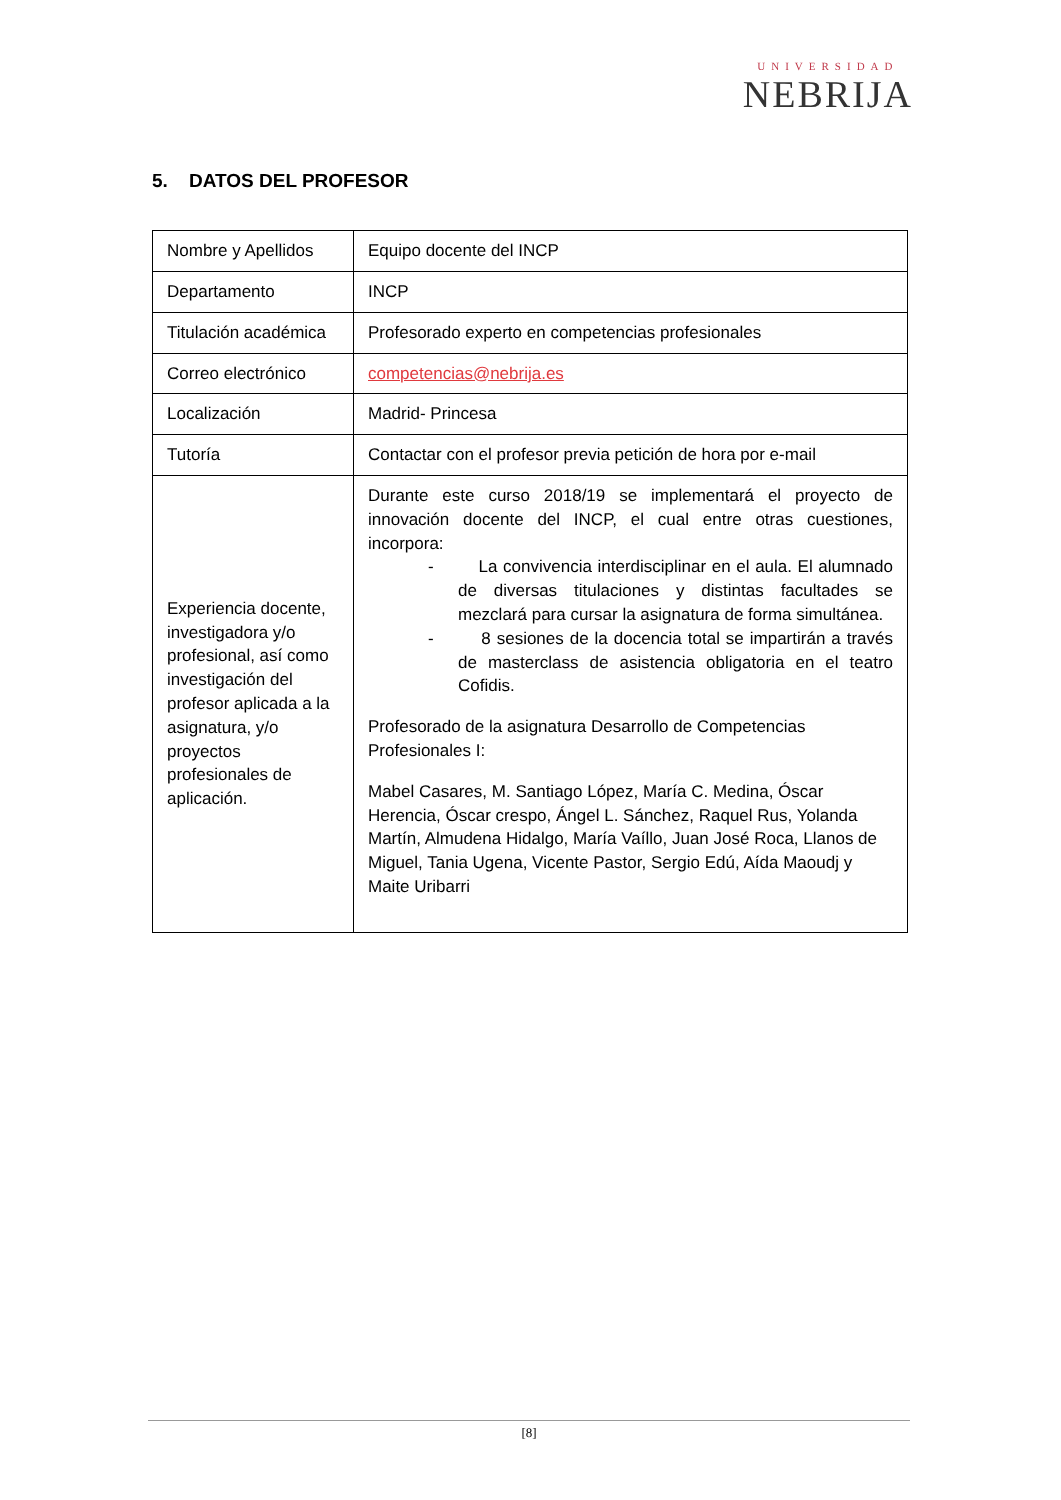UNIVERSIDAD
NEBRIJA
5. DATOS DEL PROFESOR
| Nombre y Apellidos | Equipo docente del INCP |
| Departamento | INCP |
| Titulación académica | Profesorado experto en competencias profesionales |
| Correo electrónico | competencias@nebrija.es |
| Localización | Madrid- Princesa |
| Tutoría | Contactar con el profesor previa petición de hora por e-mail |
| Experiencia docente, investigadora y/o profesional, así como investigación del profesor aplicada a la asignatura, y/o proyectos profesionales de aplicación. | Durante este curso 2018/19 se implementará el proyecto de innovación docente del INCP, el cual entre otras cuestiones, incorpora: - La convivencia interdisciplinar en el aula. El alumnado de diversas titulaciones y distintas facultades se mezclará para cursar la asignatura de forma simultánea. - 8 sesiones de la docencia total se impartirán a través de masterclass de asistencia obligatoria en el teatro Cofidis. Profesorado de la asignatura Desarrollo de Competencias Profesionales I: Mabel Casares, M. Santiago López, María C. Medina, Óscar Herencia, Óscar crespo, Ángel L. Sánchez, Raquel Rus, Yolanda Martín, Almudena Hidalgo, María Vaíllo, Juan José Roca, Llanos de Miguel, Tania Ugena, Vicente Pastor, Sergio Edú, Aída Maoudj y Maite Uribarri |
[8]